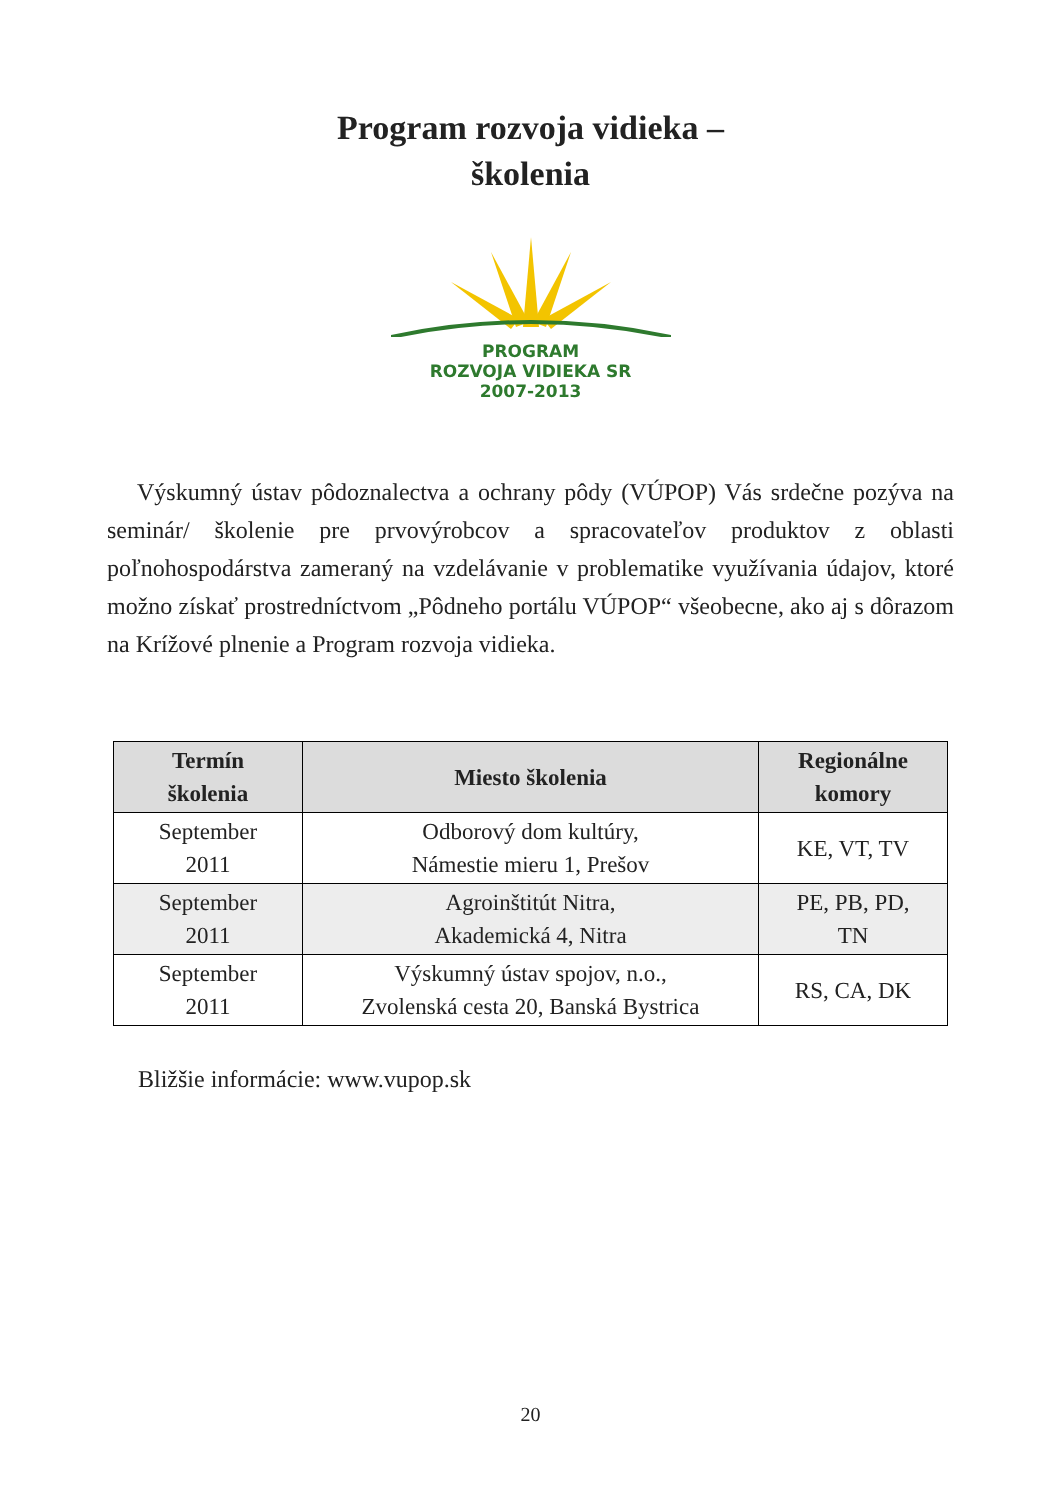Program rozvoja vidieka –
školenia
PROGRAM
ROZVOJA VIDIEKA SR
2007-2013
Výskumný ústav pôdoznalectva a ochrany pôdy (VÚPOP) Vás srdečne pozýva na seminár/ školenie pre prvovýrobcov a spracovateľov produktov z oblasti poľnohospodárstva zameraný na vzdelávanie v problematike využívania údajov, ktoré možno získať prostredníctvom „Pôdneho portálu VÚPOP“ všeobecne, ako aj s dôrazom na Krížové plnenie a Program rozvoja vidieka.
| Termín školenia | Miesto školenia | Regionálne komory |
| --- | --- | --- |
| September 2011 | Odborový dom kultúry, Námestie mieru 1, Prešov | KE, VT, TV |
| September 2011 | Agroinštitút Nitra, Akademická 4, Nitra | PE, PB, PD, TN |
| September 2011 | Výskumný ústav spojov, n.o., Zvolenská cesta 20, Banská Bystrica | RS, CA, DK |
Bližšie informácie: www.vupop.sk
20